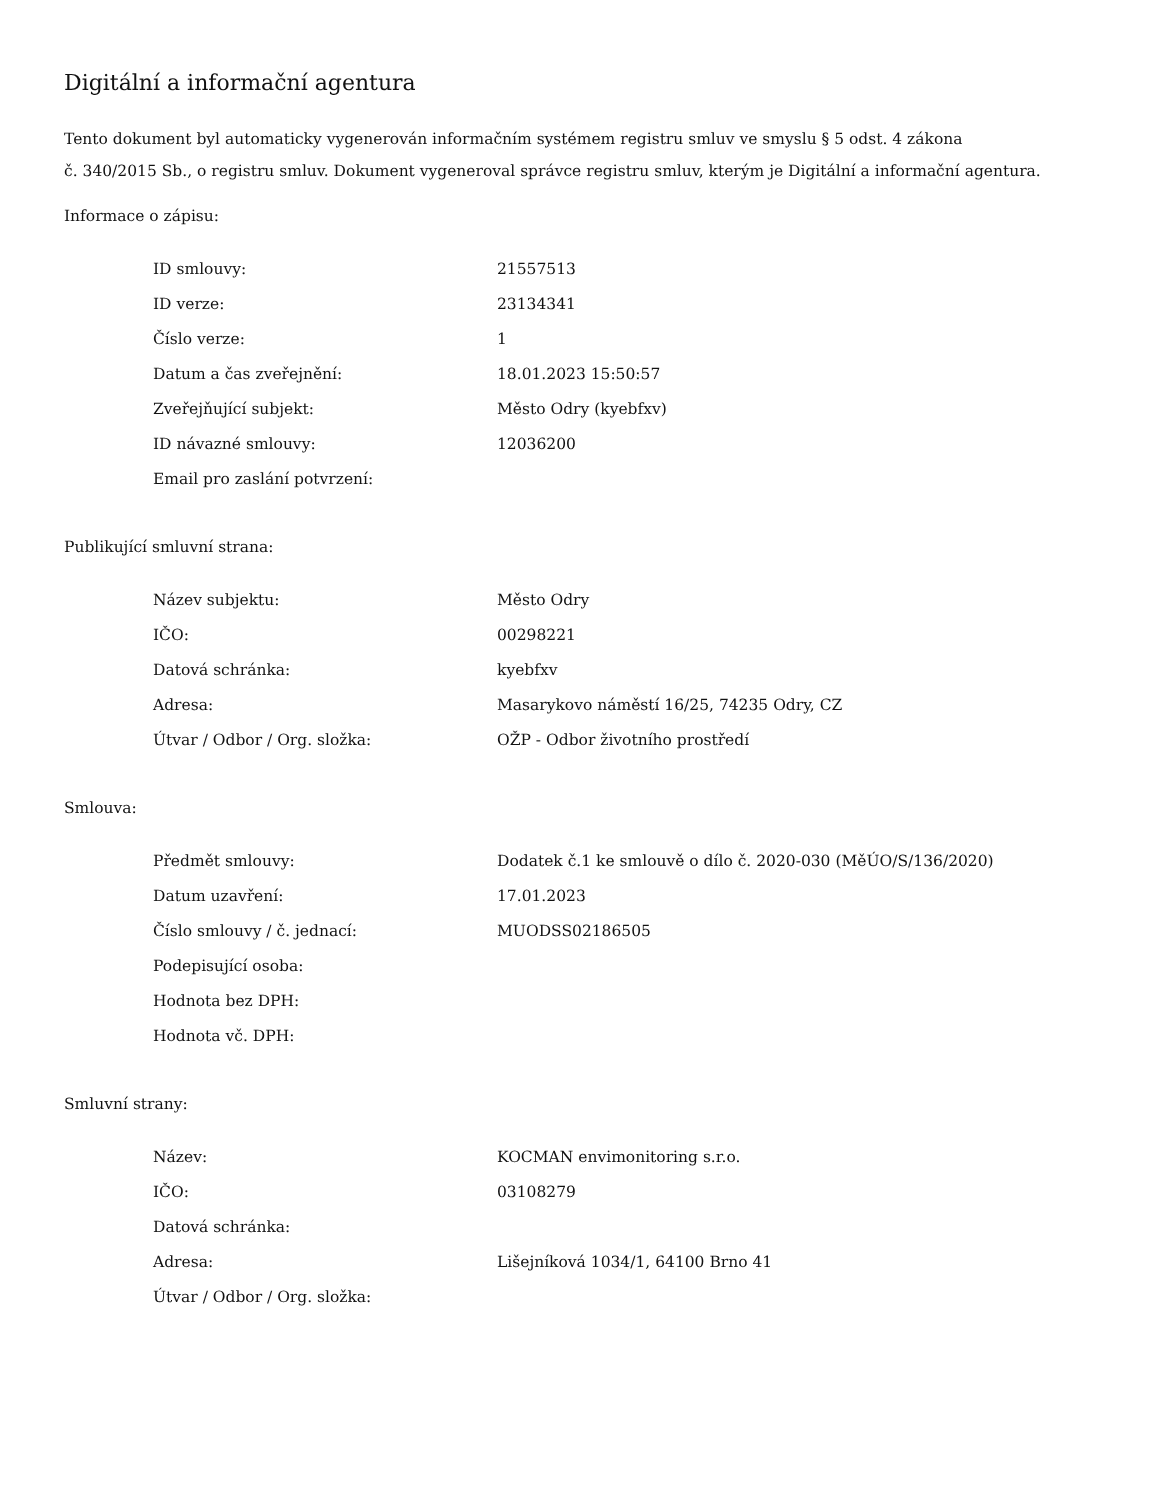Digitální a informační agentura
Tento dokument byl automaticky vygenerován informačním systémem registru smluv ve smyslu § 5 odst. 4 zákona
č. 340/2015 Sb., o registru smluv. Dokument vygeneroval správce registru smluv, kterým je Digitální a informační agentura.
Informace o zápisu:
| ID smlouvy: | 21557513 |
| ID verze: | 23134341 |
| Číslo verze: | 1 |
| Datum a čas zveřejnění: | 18.01.2023 15:50:57 |
| Zveřejňující subjekt: | Město Odry (kyebfxv) |
| ID návazné smlouvy: | 12036200 |
| Email pro zaslání potvrzení: | |
Publikující smluvní strana:
| Název subjektu: | Město Odry |
| IČO: | 00298221 |
| Datová schránka: | kyebfxv |
| Adresa: | Masarykovo náměstí 16/25, 74235 Odry, CZ |
| Útvar / Odbor / Org. složka: | OŽP - Odbor životního prostředí |
Smlouva:
| Předmět smlouvy: | Dodatek č.1 ke smlouvě o dílo č. 2020-030 (MěÚO/S/136/2020) |
| Datum uzavření: | 17.01.2023 |
| Číslo smlouvy / č. jednací: | MUODSS02186505 |
| Podepisující osoba: | |
| Hodnota bez DPH: | |
| Hodnota vč. DPH: | |
Smluvní strany:
| Název: | KOCMAN envimonitoring s.r.o. |
| IČO: | 03108279 |
| Datová schránka: | |
| Adresa: | Lišejníková 1034/1, 64100 Brno 41 |
| Útvar / Odbor / Org. složka: | |